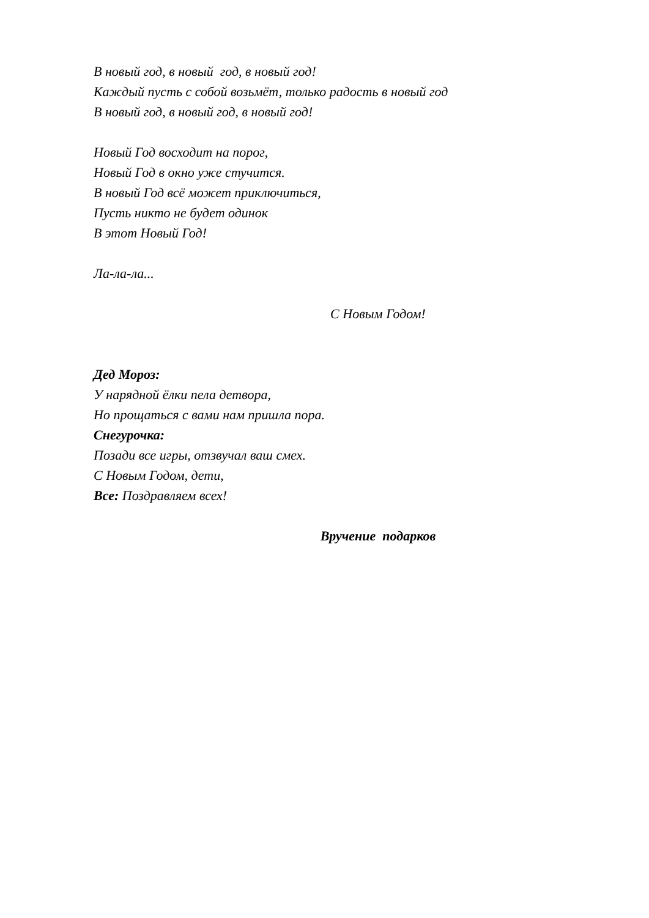В новый год, в новый год, в новый год!
Каждый пусть с собой возьмёт, только радость в новый год
В новый год, в новый год, в новый год!
Новый Год восходит на порог,
Новый Год в окно уже стучится.
В новый Год всё может приключиться,
Пусть никто не будет одинок
В этот Новый Год!
Ла-ла-ла...
С Новым Годом!
Дед Мороз:
У нарядной ёлки пела детвора,
Но прощаться с вами нам пришла пора.
Снегурочка:
Позади все игры, отзвучал ваш смех.
С Новым Годом, дети,
Все: Поздравляем всех!
Вручение подарков